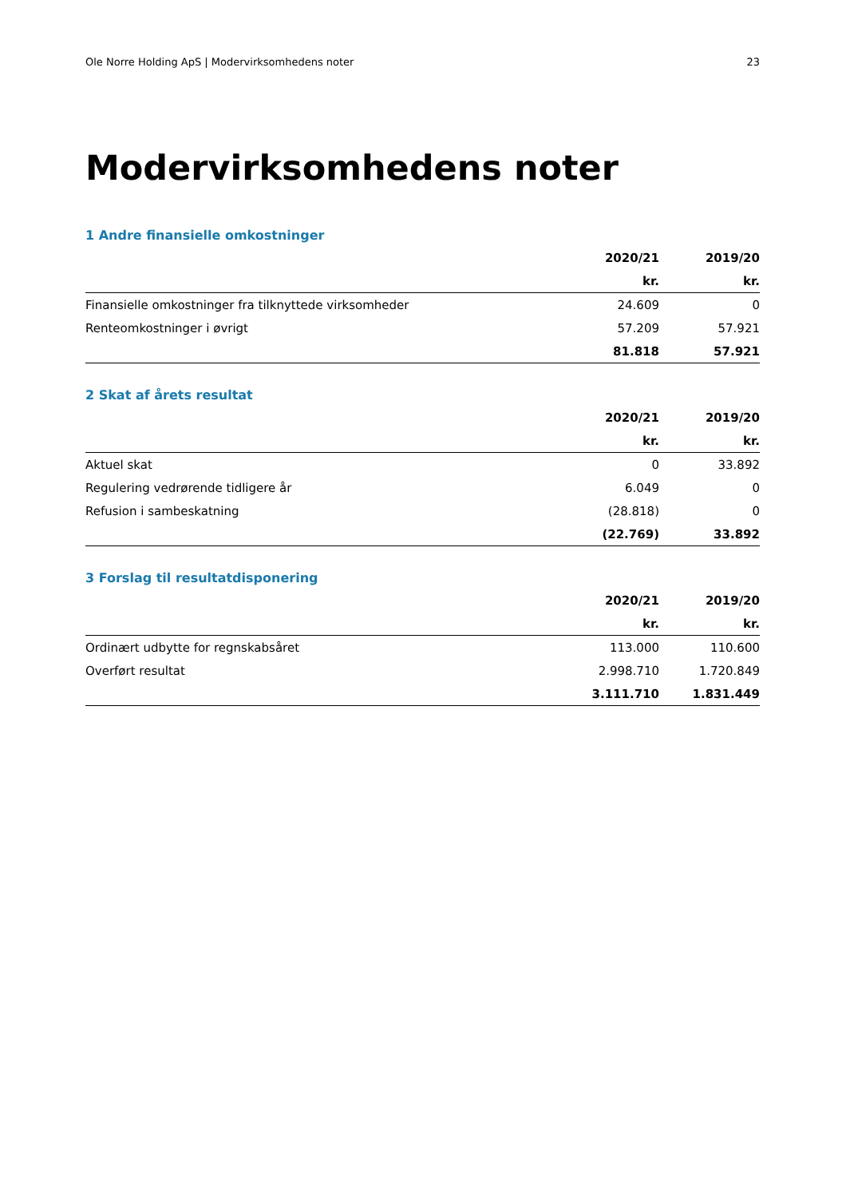Ole Norre Holding ApS | Modervirksomhedens noter 23
Modervirksomhedens noter
1 Andre finansielle omkostninger
| | 2020/21 | 2019/20 |
| --- | --- | --- |
| | kr. | kr. |
| Finansielle omkostninger fra tilknyttede virksomheder | 24.609 | 0 |
| Renteomkostninger i øvrigt | 57.209 | 57.921 |
| | 81.818 | 57.921 |
2 Skat af årets resultat
| | 2020/21 | 2019/20 |
| --- | --- | --- |
| | kr. | kr. |
| Aktuel skat | 0 | 33.892 |
| Regulering vedrørende tidligere år | 6.049 | 0 |
| Refusion i sambeskatning | (28.818) | 0 |
| | (22.769) | 33.892 |
3 Forslag til resultatdisponering
| | 2020/21 | 2019/20 |
| --- | --- | --- |
| | kr. | kr. |
| Ordinært udbytte for regnskabsåret | 113.000 | 110.600 |
| Overført resultat | 2.998.710 | 1.720.849 |
| | 3.111.710 | 1.831.449 |